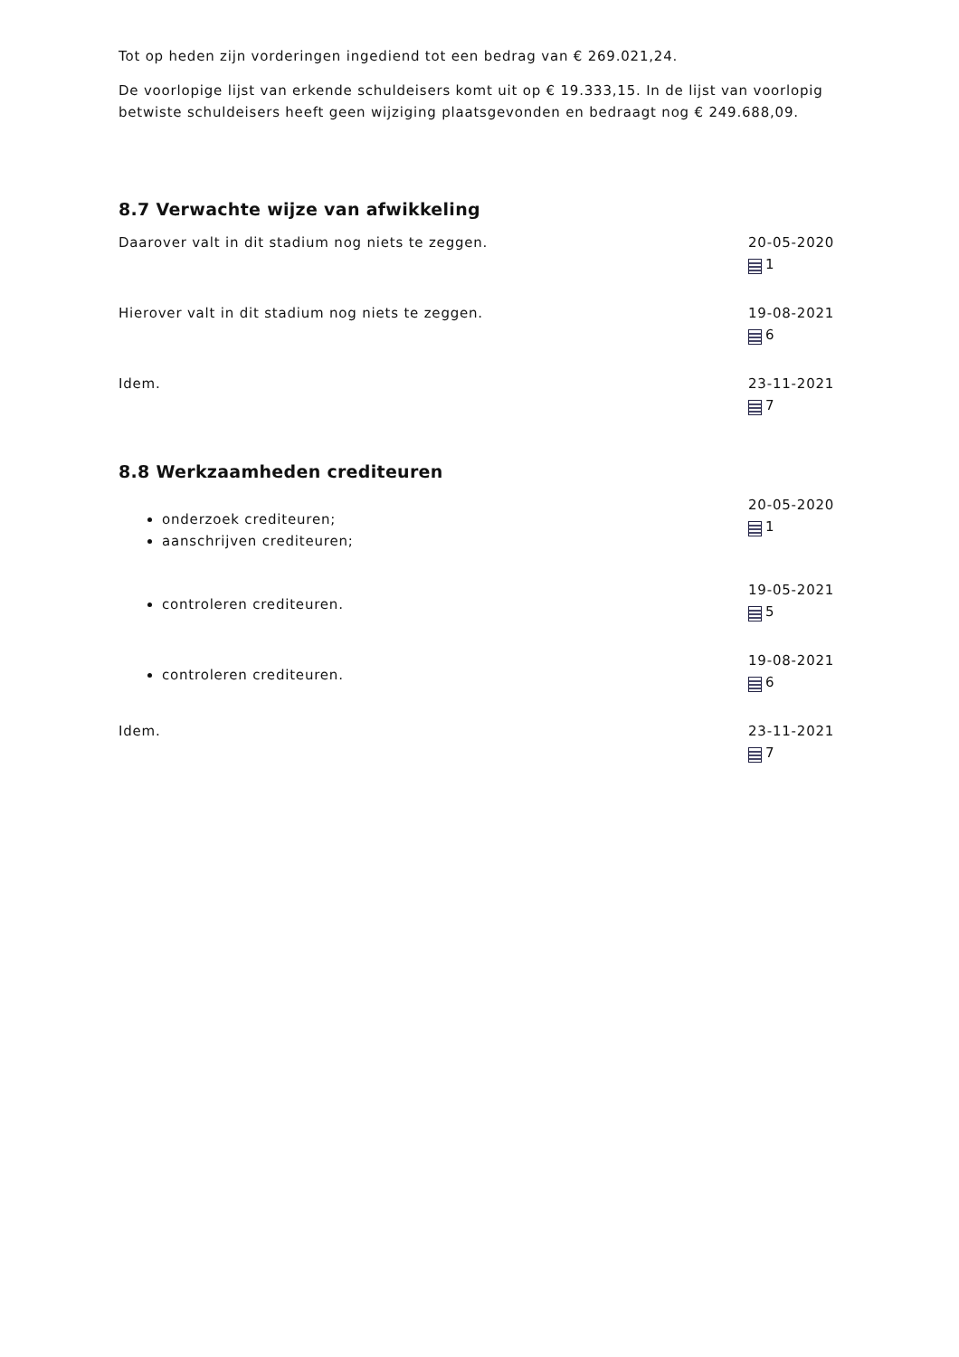Tot op heden zijn vorderingen ingediend tot een bedrag van € 269.021,24.
De voorlopige lijst van erkende schuldeisers komt uit op € 19.333,15. In de lijst van voorlopig betwiste schuldeisers heeft geen wijziging plaatsgevonden en bedraagt nog € 249.688,09.
8.7 Verwachte wijze van afwikkeling
Daarover valt in dit stadium nog niets te zeggen. 20-05-2020
1
Hierover valt in dit stadium nog niets te zeggen. 19-08-2021
6
Idem. 23-11-2021
7
8.8 Werkzaamheden crediteuren
onderzoek crediteuren;
aanschrijven crediteuren;
20-05-2020
1
controleren crediteuren.
19-05-2021
5
controleren crediteuren.
19-08-2021
6
Idem. 23-11-2021
7